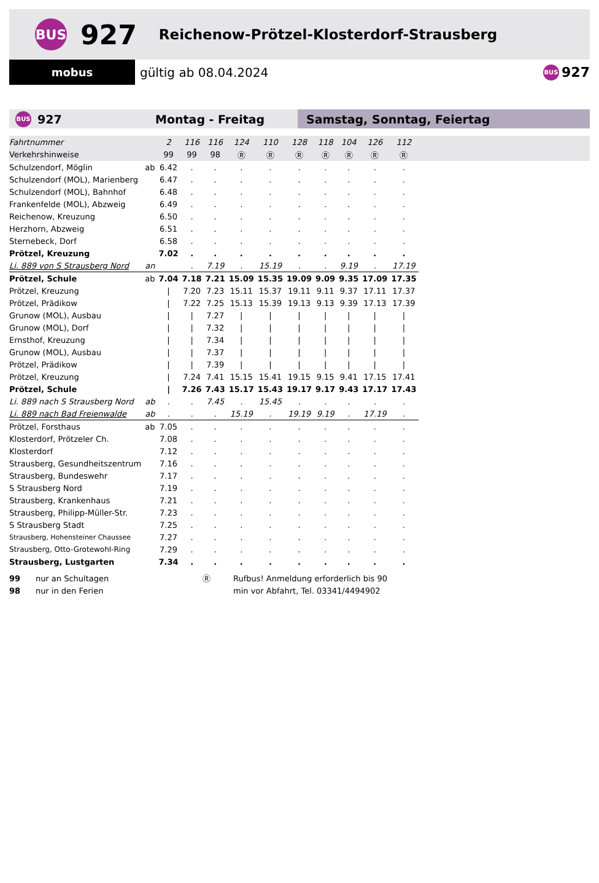BUS
927
Reichenow-Prötzel-Klosterdorf-Strausberg
mobus
gültig ab 08.04.2024
BUS 927
BUS 927 Montag - Freitag Samstag, Sonntag, Feiertag
| Fahrtnummer | | 2 | 116 | 116 | 124 | 110 | 128 | 118 | 104 | 126 | 112 | |
| Verkehrshinweise | | 99 | 99 | 98 | Ⓡ | Ⓡ | Ⓡ | Ⓡ | Ⓡ | Ⓡ | Ⓡ | |
| Schulzendorf, Möglin | ab | 6.42 | . | . | . | . | . | . | . | . | . | |
| Schulzendorf (MOL), Marienberg | | 6.47 | . | . | . | . | . | . | . | . | . | |
| Schulzendorf (MOL), Bahnhof | | 6.48 | . | . | . | . | . | . | . | . | . | |
| Frankenfelde (MOL), Abzweig | | 6.49 | . | . | . | . | . | . | . | . | . | |
| Reichenow, Kreuzung | | 6.50 | . | . | . | . | . | . | . | . | . | |
| Herzhorn, Abzweig | | 6.51 | . | . | . | . | . | . | . | . | . | |
| Sternebeck, Dorf | | 6.58 | . | . | . | . | . | . | . | . | . | |
| Prötzel, Kreuzung | | 7.02 | . | . | . | . | . | . | . | . | . | |
| Li. 889 von S Strausberg Nord | an | | . | 7.19 | . | 15.19 | . | . | 9.19 | . | 17.19 | |
| Prötzel, Schule | ab | 7.04 | 7.18 | 7.21 | 15.09 | 15.35 | 19.09 | 9.09 | 9.35 | 17.09 | 17.35 | |
| Prötzel, Kreuzung | | / | 7.20 | 7.23 | 15.11 | 15.37 | 19.11 | 9.11 | 9.37 | 17.11 | 17.37 | |
| Prötzel, Prädikow | | / | 7.22 | 7.25 | 15.13 | 15.39 | 19.13 | 9.13 | 9.39 | 17.13 | 17.39 | |
| Grunow (MOL), Ausbau | | / | / | 7.27 | / | / | / | / | / | / | / | |
| Grunow (MOL), Dorf | | / | / | 7.32 | / | / | / | / | / | / | / | |
| Ernsthof, Kreuzung | | / | / | 7.34 | / | / | / | / | / | / | / | |
| Grunow (MOL), Ausbau | | / | / | 7.37 | / | / | / | / | / | / | / | |
| Prötzel, Prädikow | | / | / | 7.39 | / | / | / | / | / | / | / | |
| Prötzel, Kreuzung | | / | 7.24 | 7.41 | 15.15 | 15.41 | 19.15 | 9.15 | 9.41 | 17.15 | 17.41 | |
| Prötzel, Schule | | / | 7.26 | 7.43 | 15.17 | 15.43 | 19.17 | 9.17 | 9.43 | 17.17 | 17.43 | |
| Li. 889 nach S Strausberg Nord | ab | . | . | 7.45 | . | 15.45 | . | . | . | . | . | |
| Li. 889 nach Bad Freienwalde | ab | . | . | . | 15.19 | . | 19.19 | 9.19 | . | 17.19 | . | |
| Prötzel, Forsthaus | ab | 7.05 | . | . | . | . | . | . | . | . | . | |
| Klosterdorf, Prötzeler Ch. | | 7.08 | . | . | . | . | . | . | . | . | . | |
| Klosterdorf | | 7.12 | . | . | . | . | . | . | . | . | . | |
| Strausberg, Gesundheitszentrum | | 7.16 | . | . | . | . | . | . | . | . | . | |
| Strausberg, Bundeswehr | | 7.17 | . | . | . | . | . | . | . | . | . | |
| S Strausberg Nord | | 7.19 | . | . | . | . | . | . | . | . | . | |
| Strausberg, Krankenhaus | | 7.21 | . | . | . | . | . | . | . | . | . | |
| Strausberg, Philipp-Müller-Str. | | 7.23 | . | . | . | . | . | . | . | . | . | |
| S Strausberg Stadt | | 7.25 | . | . | . | . | . | . | . | . | . | |
| Strausberg, Hohensteiner Chaussee | | 7.27 | . | . | . | . | . | . | . | . | . | |
| Strausberg, Otto-Grotewohl-Ring | | 7.29 | . | . | . | . | . | . | . | . | . | |
| Strausberg, Lustgarten | | 7.34 | . | . | . | . | . | . | . | . | . | |
99 nur an Schultagen
98 nur in den Ferien
Ⓡ Rufbus! Anmeldung erforderlich bis 90
min vor Abfahrt, Tel. 03341/4494902